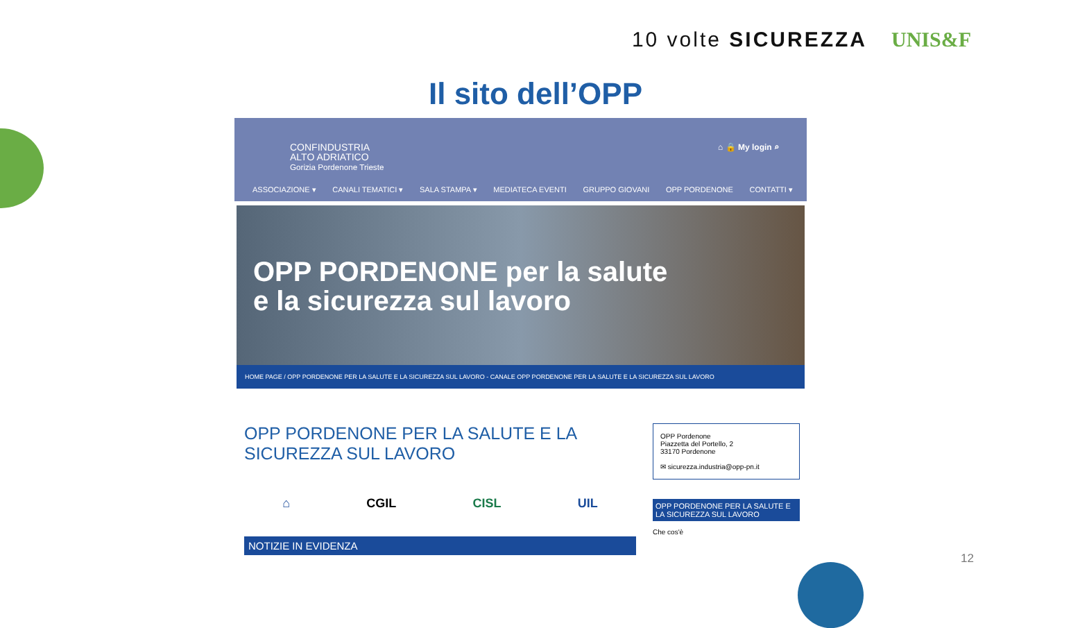10 volte SICUREZZA UNIS&F
Il sito dell’OPP
CONFINDUSTRIA
ALTO ADRIATICO
Gorizia Pordenone Trieste
⌂ 🔒 My login ⌕
ASSOCIAZIONE ▾ CANALI TEMATICI ▾ SALA STAMPA ▾ MEDIATECA EVENTI GRUPPO GIOVANI OPP PORDENONE CONTATTI ▾
OPP PORDENONE per la salute
e la sicurezza sul lavoro
HOME PAGE / OPP PORDENONE PER LA SALUTE E LA SICUREZZA SUL LAVORO - CANALE OPP PORDENONE PER LA SALUTE E LA SICUREZZA SUL LAVORO
OPP PORDENONE PER LA SALUTE E LA SICUREZZA SUL LAVORO
⌂ CGIL CISL UIL
NOTIZIE IN EVIDENZA
OPP Pordenone
Piazzetta del Portello, 2
33170 Pordenone
✉ sicurezza.industria@opp-pn.it
OPP PORDENONE PER LA SALUTE E LA SICUREZZA SUL LAVORO
Che cos'è
12